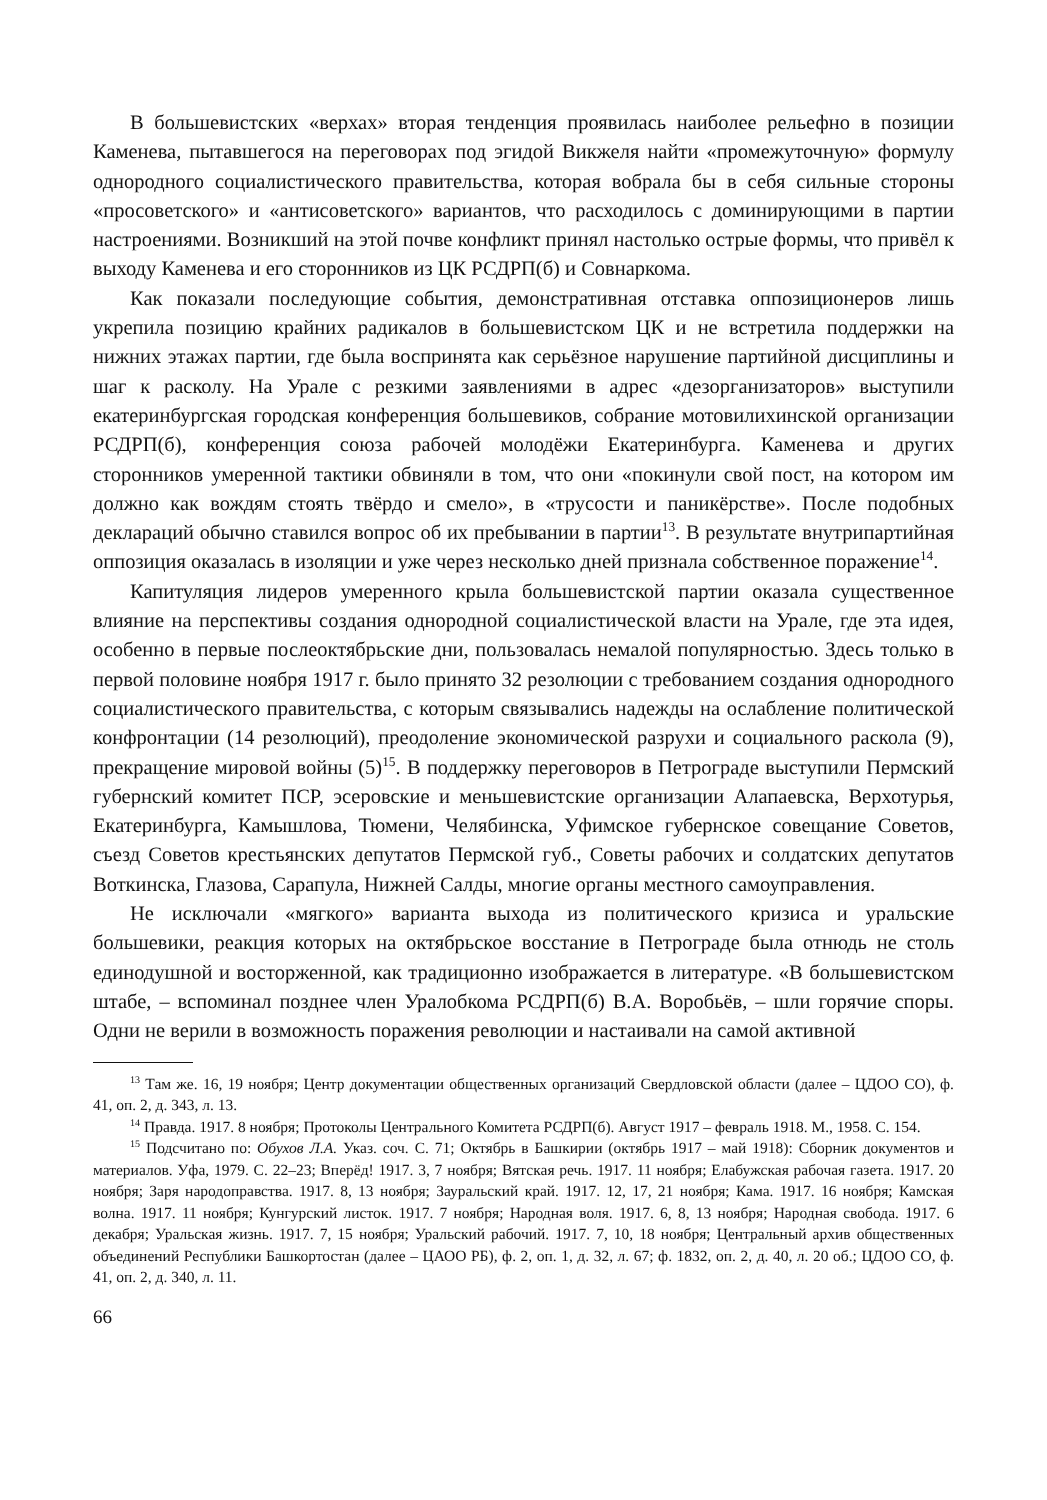В большевистских «верхах» вторая тенденция проявилась наиболее рельефно в позиции Каменева, пытавшегося на переговорах под эгидой Викжеля найти «промежуточную» формулу однородного социалистического правительства, которая вобрала бы в себя сильные стороны «просоветского» и «антисоветского» вариантов, что расходилось с доминирующими в партии настроениями. Возникший на этой почве конфликт принял настолько острые формы, что привёл к выходу Каменева и его сторонников из ЦК РСДРП(б) и Совнаркома.
Как показали последующие события, демонстративная отставка оппозиционеров лишь укрепила позицию крайних радикалов в большевистском ЦК и не встретила поддержки на нижних этажах партии, где была воспринята как серьёзное нарушение партийной дисциплины и шаг к расколу. На Урале с резкими заявлениями в адрес «дезорганизаторов» выступили екатеринбургская городская конференция большевиков, собрание мотовилихинской организации РСДРП(б), конференция союза рабочей молодёжи Екатеринбурга. Каменева и других сторонников умеренной тактики обвиняли в том, что они «покинули свой пост, на котором им должно как вождям стоять твёрдо и смело», в «трусости и паникёрстве». После подобных деклараций обычно ставился вопрос об их пребывании в партии<sup>13</sup>. В результате внутрипартийная оппозиция оказалась в изоляции и уже через несколько дней признала собственное поражение<sup>14</sup>.
Капитуляция лидеров умеренного крыла большевистской партии оказала существенное влияние на перспективы создания однородной социалистической власти на Урале, где эта идея, особенно в первые послеоктябрьские дни, пользовалась немалой популярностью. Здесь только в первой половине ноября 1917 г. было принято 32 резолюции с требованием создания однородного социалистического правительства, с которым связывались надежды на ослабление политической конфронтации (14 резолюций), преодоление экономической разрухи и социального раскола (9), прекращение мировой войны (5)<sup>15</sup>. В поддержку переговоров в Петрограде выступили Пермский губернский комитет ПСР, эсеровские и меньшевистские организации Алапаевска, Верхотурья, Екатеринбурга, Камышлова, Тюмени, Челябинска, Уфимское губернское совещание Советов, съезд Советов крестьянских депутатов Пермской губ., Советы рабочих и солдатских депутатов Воткинска, Глазова, Сарапула, Нижней Салды, многие органы местного самоуправления.
Не исключали «мягкого» варианта выхода из политического кризиса и уральские большевики, реакция которых на октябрьское восстание в Петрограде была отнюдь не столь единодушной и восторженной, как традиционно изображается в литературе. «В большевистском штабе, – вспоминал позднее член Уралобкома РСДРП(б) В.А. Воробьёв, – шли горячие споры. Одни не верили в возможность поражения революции и настаивали на самой активной
<sup>13</sup> Там же. 16, 19 ноября; Центр документации общественных организаций Свердловской области (далее – ЦДОО СО), ф. 41, оп. 2, д. 343, л. 13.
<sup>14</sup> Правда. 1917. 8 ноября; Протоколы Центрального Комитета РСДРП(б). Август 1917 – февраль 1918. М., 1958. С. 154.
<sup>15</sup> Подсчитано по: Обухов Л.А. Указ. соч. С. 71; Октябрь в Башкирии (октябрь 1917 – май 1918): Сборник документов и материалов. Уфа, 1979. С. 22–23; Вперёд! 1917. 3, 7 ноября; Вятская речь. 1917. 11 ноября; Елабужская рабочая газета. 1917. 20 ноября; Заря народоправства. 1917. 8, 13 ноября; Зауральский край. 1917. 12, 17, 21 ноября; Кама. 1917. 16 ноября; Камская волна. 1917. 11 ноября; Кунгурский листок. 1917. 7 ноября; Народная воля. 1917. 6, 8, 13 ноября; Народная свобода. 1917. 6 декабря; Уральская жизнь. 1917. 7, 15 ноября; Уральский рабочий. 1917. 7, 10, 18 ноября; Центральный архив общественных объединений Республики Башкортостан (далее – ЦАОО РБ), ф. 2, оп. 1, д. 32, л. 67; ф. 1832, оп. 2, д. 40, л. 20 об.; ЦДОО СО, ф. 41, оп. 2, д. 340, л. 11.
66